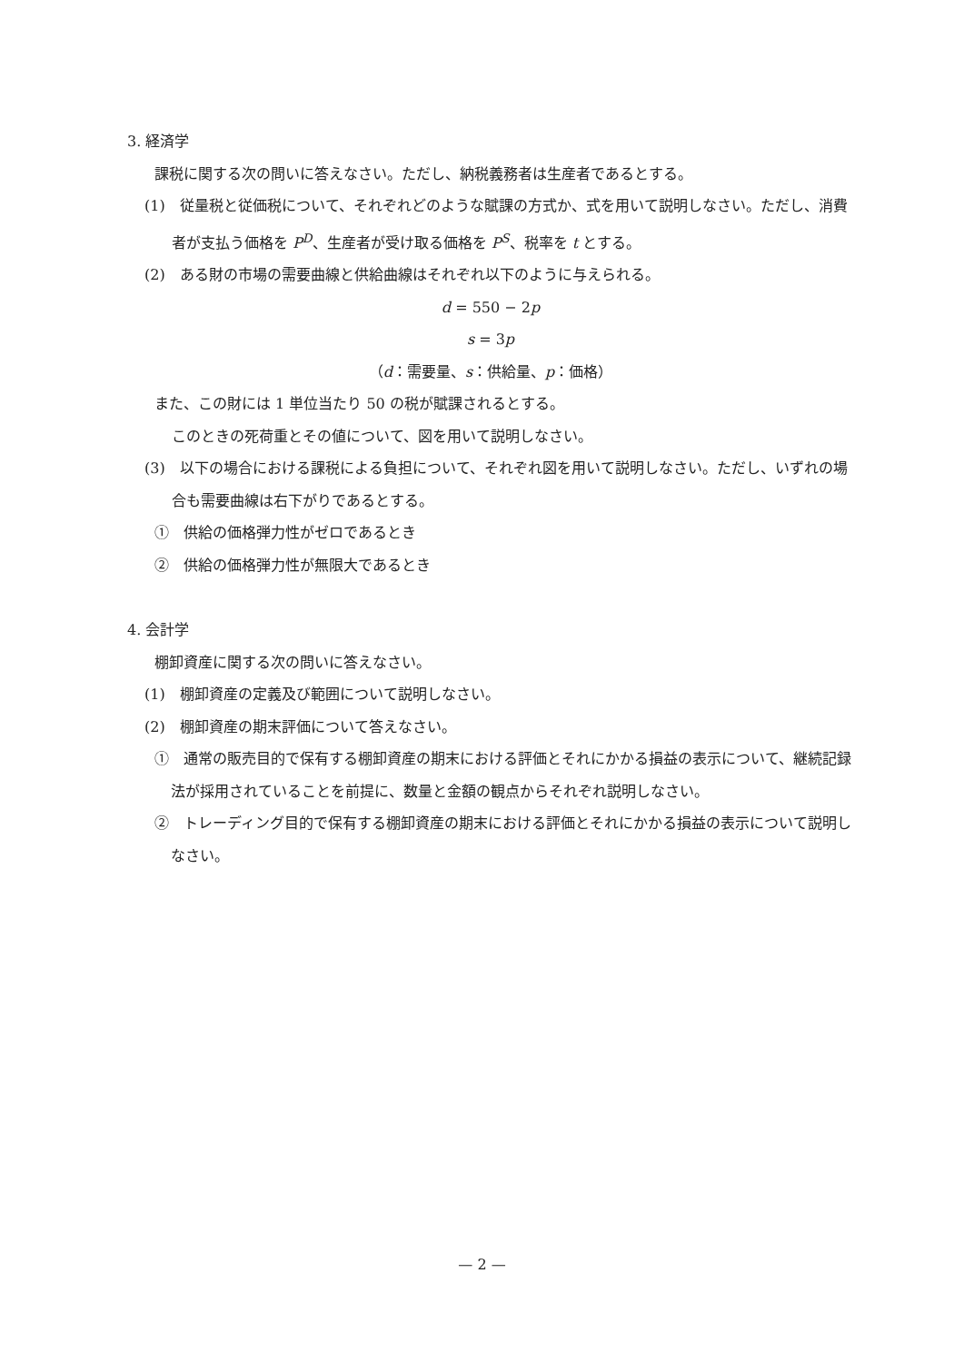3. 経済学
課税に関する次の問いに答えなさい。ただし、納税義務者は生産者であるとする。
(1)　従量税と従価税について、それぞれどのような賦課の方式か、式を用いて説明しなさい。ただし、消費者が支払う価格を P<sup>D</sup>、生産者が受け取る価格を P<sup>S</sup>、税率を t とする。
(2)　ある財の市場の需要曲線と供給曲線はそれぞれ以下のように与えられる。
d = 550 − 2p
s = 3p
（d：需要量、s：供給量、p：価格）
また、この財には 1 単位当たり 50 の税が賦課されるとする。
このときの死荷重とその値について、図を用いて説明しなさい。
(3)　以下の場合における課税による負担について、それぞれ図を用いて説明しなさい。ただし、いずれの場合も需要曲線は右下がりであるとする。
①　供給の価格弾力性がゼロであるとき
②　供給の価格弾力性が無限大であるとき
4. 会計学
棚卸資産に関する次の問いに答えなさい。
(1)　棚卸資産の定義及び範囲について説明しなさい。
(2)　棚卸資産の期末評価について答えなさい。
①　通常の販売目的で保有する棚卸資産の期末における評価とそれにかかる損益の表示について、継続記録法が採用されていることを前提に、数量と金額の観点からそれぞれ説明しなさい。
②　トレーディング目的で保有する棚卸資産の期末における評価とそれにかかる損益の表示について説明しなさい。
— 2 —